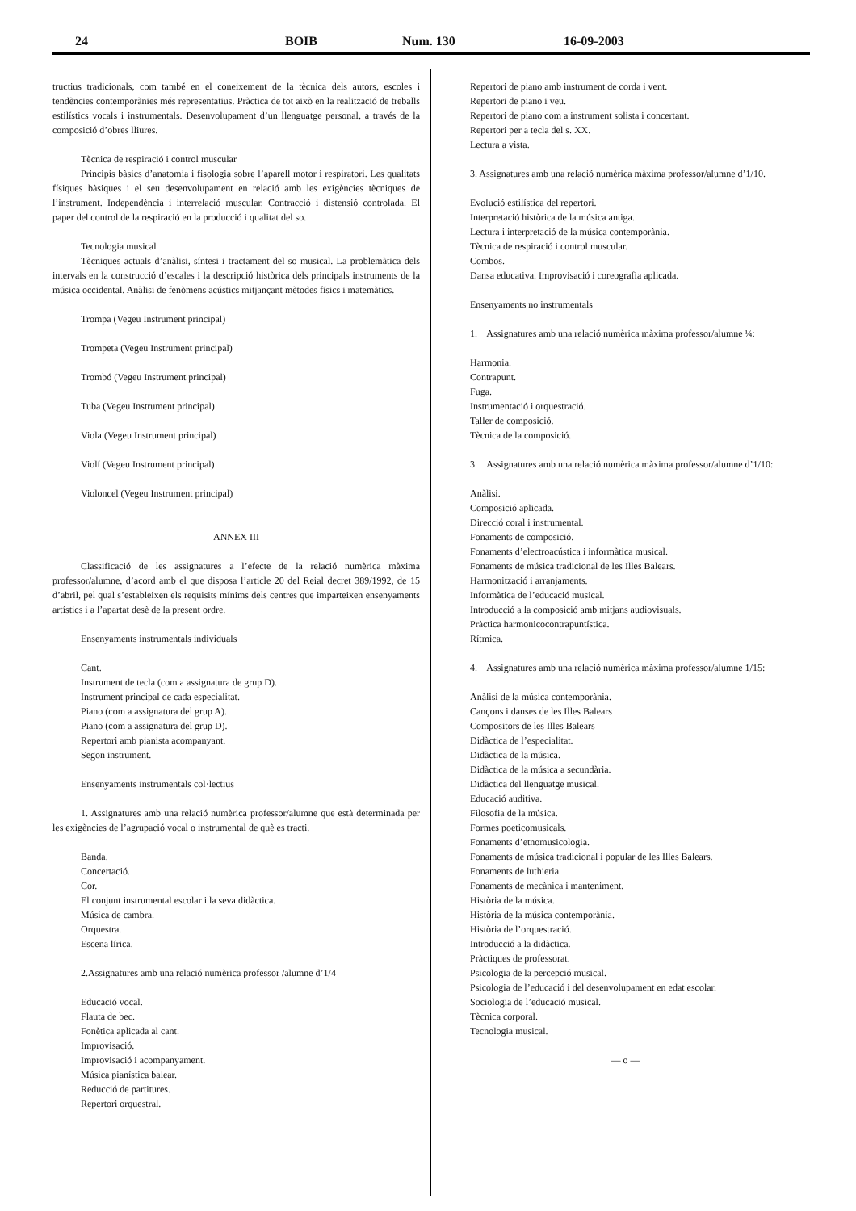24 BOIB Num. 130 16-09-2003
tructius tradicionals, com també en el coneixement de la tècnica dels autors, escoles i tendències contemporànies més representatius. Pràctica de tot això en la realització de treballs estilístics vocals i instrumentals. Desenvolupament d’un llenguatge personal, a través de la composició d’obres lliures.
Tècnica de respiració i control muscular
Principis bàsics d’anatomia i fisologia sobre l’aparell motor i respiratori. Les qualitats físiques bàsiques i el seu desenvolupament en relació amb les exigències tècniques de l’instrument. Independència i interrelació muscular. Contracció i distensió controlada. El paper del control de la respiració en la producció i qualitat del so.
Tecnologia musical
Tècniques actuals d’anàlisi, síntesi i tractament del so musical. La problemàtica dels intervals en la construcció d’escales i la descripció històrica dels principals instruments de la música occidental. Anàlisi de fenòmens acústics mitjançant mètodes físics i matemàtics.
Trompa (Vegeu Instrument principal)
Trompeta (Vegeu Instrument principal)
Trombó (Vegeu Instrument principal)
Tuba (Vegeu Instrument principal)
Viola (Vegeu Instrument principal)
Violí (Vegeu Instrument principal)
Violoncel (Vegeu Instrument principal)
ANNEX III
Classificació de les assignatures a l’efecte de la relació numèrica màxima professor/alumne, d’acord amb el que disposa l’article 20 del Reial decret 389/1992, de 15 d’abril, pel qual s’estableixen els requisits mínims dels centres que imparteixen ensenyaments artístics i a l’apartat desè de la present ordre.
Ensenyaments instrumentals individuals
Cant.
Instrument de tecla (com a assignatura de grup D).
Instrument principal de cada especialitat.
Piano (com a assignatura del grup A).
Piano (com a assignatura del grup D).
Repertori amb pianista acompanyant.
Segon instrument.
Ensenyaments instrumentals col·lectius
1. Assignatures amb una relació numèrica professor/alumne que està determinada per les exigències de l’agrupació vocal o instrumental de què es tracti.
Banda.
Concertació.
Cor.
El conjunt instrumental escolar i la seva didàctica.
Música de cambra.
Orquestra.
Escena lírica.
2.Assignatures amb una relació numèrica professor /alumne d’1/4
Educació vocal.
Flauta de bec.
Fonètica aplicada al cant.
Improvisació.
Improvisació i acompanyament.
Música pianística balear.
Reducció de partitures.
Repertori orquestral.
Repertori de piano amb instrument de corda i vent.
Repertori de piano i veu.
Repertori de piano com a instrument solista i concertant.
Repertori per a tecla del s. XX.
Lectura a vista.
3. Assignatures amb una relació numèrica màxima professor/alumne d’1/10.
Evolució estilística del repertori.
Interpretació històrica de la música antiga.
Lectura i interpretació de la música contemporània.
Tècnica de respiració i control muscular.
Combos.
Dansa educativa. Improvisació i coreografia aplicada.
Ensenyaments no instrumentals
1. Assignatures amb una relació numèrica màxima professor/alumne ¼:
Harmonia.
Contrapunt.
Fuga.
Instrumentació i orquestració.
Taller de composició.
Tècnica de la composició.
3. Assignatures amb una relació numèrica màxima professor/alumne d’1/10:
Anàlisi.
Composició aplicada.
Direcció coral i instrumental.
Fonaments de composició.
Fonaments d’electroacústica i informàtica musical.
Fonaments de música tradicional de les Illes Balears.
Harmonització i arranjaments.
Informàtica de l’educació musical.
Introducció a la composició amb mitjans audiovisuals.
Pràctica harmonicocontrapuntística.
Rítmica.
4. Assignatures amb una relació numèrica màxima professor/alumne 1/15:
Anàlisi de la música contemporània.
Cançons i danses de les Illes Balears
Compositors de les Illes Balears
Didàctica de l’especialitat.
Didàctica de la música.
Didàctica de la música a secundària.
Didàctica del llenguatge musical.
Educació auditiva.
Filosofia de la música.
Formes poeticomusicals.
Fonaments d’etnomusicologia.
Fonaments de música tradicional i popular de les Illes Balears.
Fonaments de luthieria.
Fonaments de mecànica i manteniment.
Història de la música.
Història de la música contemporània.
Història de l’orquestració.
Introducció a la didàctica.
Pràctiques de professorat.
Psicologia de la percepció musical.
Psicologia de l’educació i del desenvolupament en edat escolar.
Sociologia de l’educació musical.
Tècnica corporal.
Tecnologia musical.
— o —